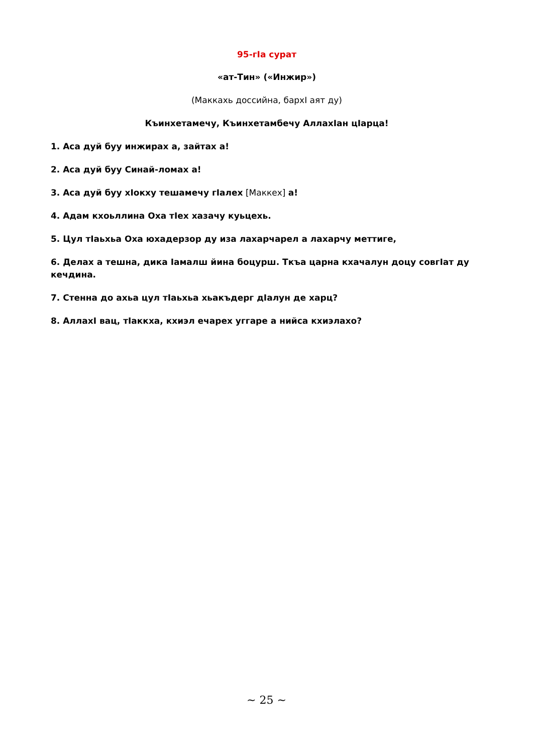95-гIа сурат
«ат-Тин» («Инжир»)
(Маккахь доссийна, бархI аят ду)
Къинхетамечу, Къинхетамбечу АллахIан цIарца!
1. Аса дуй буу инжирах а, зайтах а!
2. Аса дуй буу Синай-ломах а!
3. Аса дуй буу хIокху тешамечу гIалех [Маккех] а!
4. Адам кхоьллина Оха тIех хазачу куьцехь.
5. Цул тIаьхьа Оха юхадерзор ду иза лахарчарел а лахарчу меттиге,
6. Делах а тешна, дика Iамалш йина боцурш. Ткъа царна кхачалун доцу совгIат ду кечдина.
7. Стенна до ахьа цул тIаьхьа хьакъдерг дIалун де харц?
8. АллахI вац, тIаккха, кхиэл ечарех уггаре а нийса кхиэлахо?
~ 25 ~